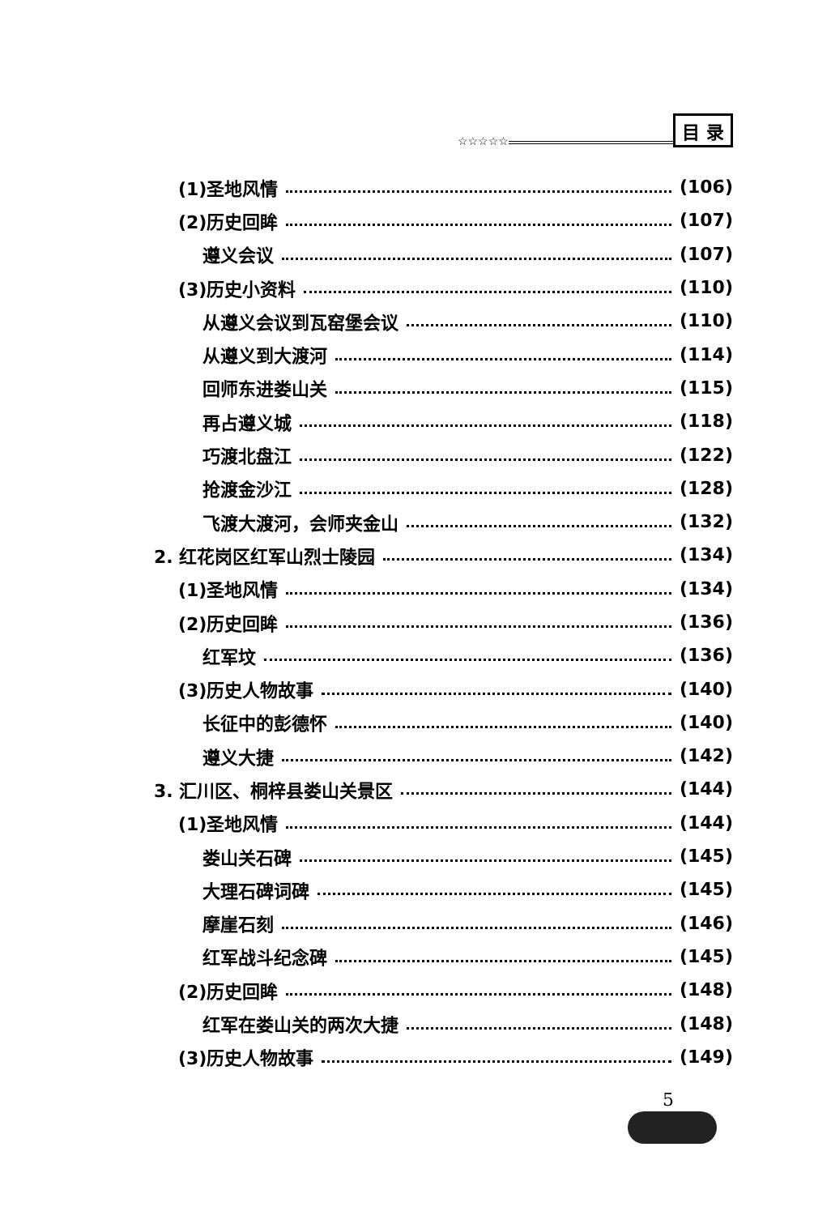☆☆☆☆☆ 目 录
(1)圣地风情 (106)
(2)历史回眸 (107)
遵义会议 (107)
(3)历史小资料 (110)
从遵义会议到瓦窑堡会议 (110)
从遵义到大渡河 (114)
回师东进娄山关 (115)
再占遵义城 (118)
巧渡北盘江 (122)
抢渡金沙江 (128)
飞渡大渡河，会师夹金山 (132)
2. 红花岗区红军山烈士陵园 (134)
(1)圣地风情 (134)
(2)历史回眸 (136)
红军坟 (136)
(3)历史人物故事 (140)
长征中的彭德怀 (140)
遵义大捷 (142)
3. 汇川区、桐梓县娄山关景区 (144)
(1)圣地风情 (144)
娄山关石碑 (145)
大理石碑词碑 (145)
摩崖石刻 (146)
红军战斗纪念碑 (145)
(2)历史回眸 (148)
红军在娄山关的两次大捷 (148)
(3)历史人物故事 (149)
5